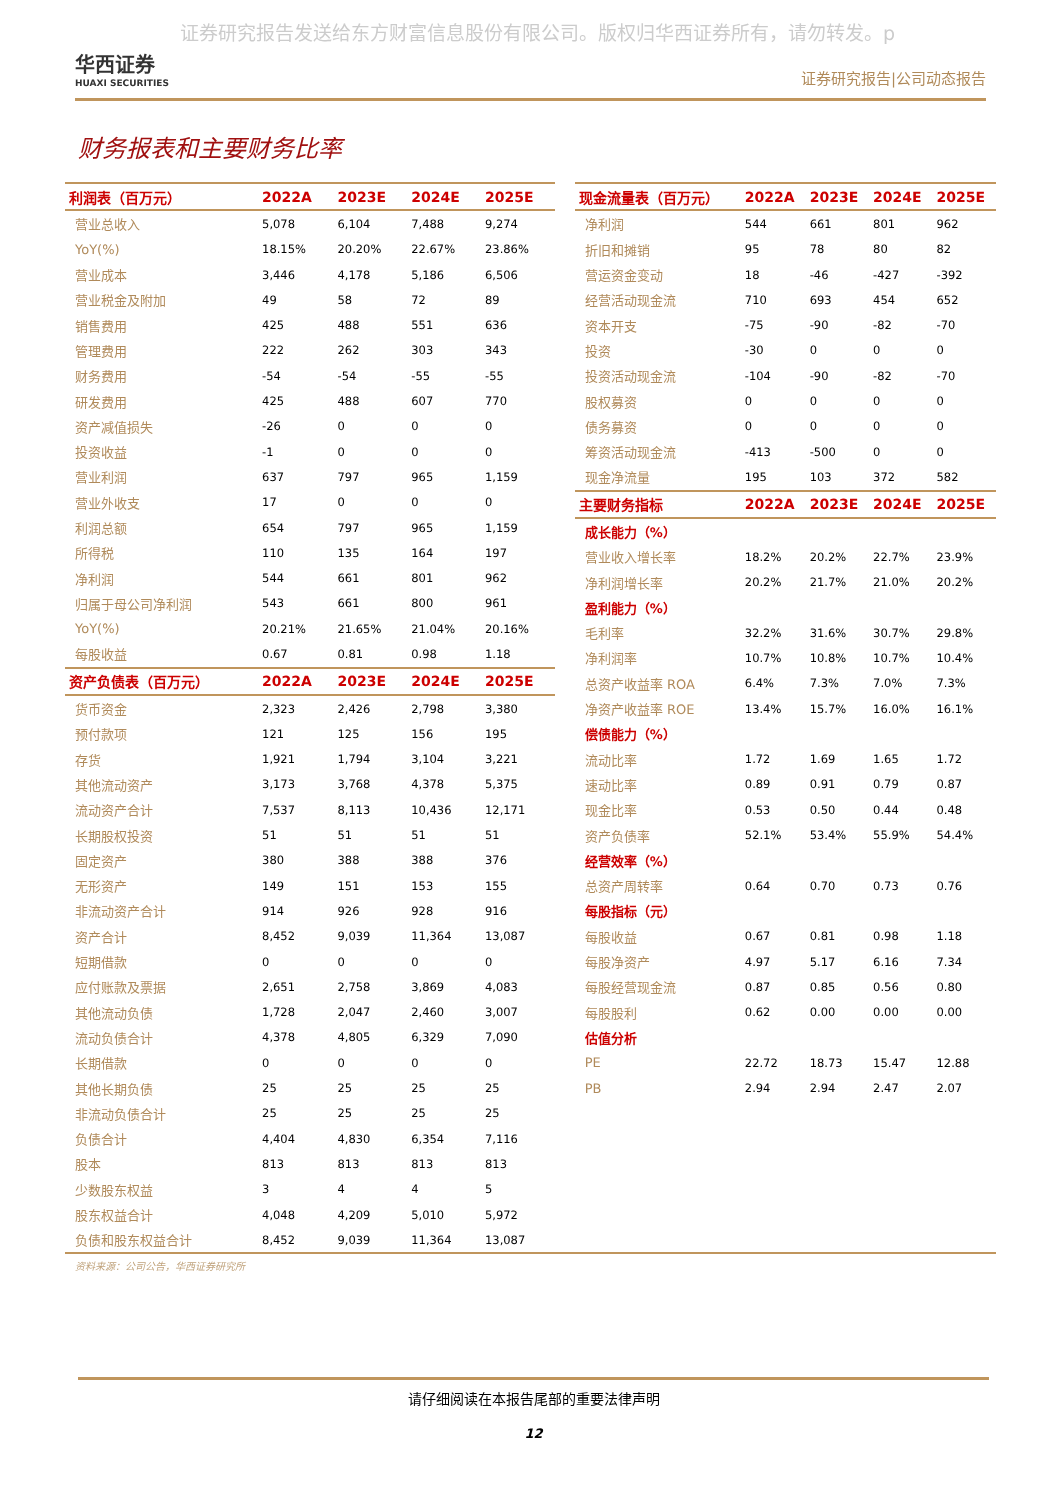证券研究报告发送给东方财富信息股份有限公司。版权归华西证券所有，请勿转发。p
华西证券
HUAXI SECURITIES
证券研究报告|公司动态报告
财务报表和主要财务比率
| 利润表（百万元） | 2022A | 2023E | 2024E | 2025E |
| --- | --- | --- | --- | --- |
| 营业总收入 | 5,078 | 6,104 | 7,488 | 9,274 |
| YoY(%) | 18.15% | 20.20% | 22.67% | 23.86% |
| 营业成本 | 3,446 | 4,178 | 5,186 | 6,506 |
| 营业税金及附加 | 49 | 58 | 72 | 89 |
| 销售费用 | 425 | 488 | 551 | 636 |
| 管理费用 | 222 | 262 | 303 | 343 |
| 财务费用 | -54 | -54 | -55 | -55 |
| 研发费用 | 425 | 488 | 607 | 770 |
| 资产减值损失 | -26 | 0 | 0 | 0 |
| 投资收益 | -1 | 0 | 0 | 0 |
| 营业利润 | 637 | 797 | 965 | 1,159 |
| 营业外收支 | 17 | 0 | 0 | 0 |
| 利润总额 | 654 | 797 | 965 | 1,159 |
| 所得税 | 110 | 135 | 164 | 197 |
| 净利润 | 544 | 661 | 801 | 962 |
| 归属于母公司净利润 | 543 | 661 | 800 | 961 |
| YoY(%) | 20.21% | 21.65% | 21.04% | 20.16% |
| 每股收益 | 0.67 | 0.81 | 0.98 | 1.18 |
| 资产负债表（百万元） | 2022A | 2023E | 2024E | 2025E |
| 货币资金 | 2,323 | 2,426 | 2,798 | 3,380 |
| 预付款项 | 121 | 125 | 156 | 195 |
| 存货 | 1,921 | 1,794 | 3,104 | 3,221 |
| 其他流动资产 | 3,173 | 3,768 | 4,378 | 5,375 |
| 流动资产合计 | 7,537 | 8,113 | 10,436 | 12,171 |
| 长期股权投资 | 51 | 51 | 51 | 51 |
| 固定资产 | 380 | 388 | 388 | 376 |
| 无形资产 | 149 | 151 | 153 | 155 |
| 非流动资产合计 | 914 | 926 | 928 | 916 |
| 资产合计 | 8,452 | 9,039 | 11,364 | 13,087 |
| 短期借款 | 0 | 0 | 0 | 0 |
| 应付账款及票据 | 2,651 | 2,758 | 3,869 | 4,083 |
| 其他流动负债 | 1,728 | 2,047 | 2,460 | 3,007 |
| 流动负债合计 | 4,378 | 4,805 | 6,329 | 7,090 |
| 长期借款 | 0 | 0 | 0 | 0 |
| 其他长期负债 | 25 | 25 | 25 | 25 |
| 非流动负债合计 | 25 | 25 | 25 | 25 |
| 负债合计 | 4,404 | 4,830 | 6,354 | 7,116 |
| 股本 | 813 | 813 | 813 | 813 |
| 少数股东权益 | 3 | 4 | 4 | 5 |
| 股东权益合计 | 4,048 | 4,209 | 5,010 | 5,972 |
| 负债和股东权益合计 | 8,452 | 9,039 | 11,364 | 13,087 |
| 现金流量表（百万元） | 2022A | 2023E | 2024E | 2025E |
| --- | --- | --- | --- | --- |
| 净利润 | 544 | 661 | 801 | 962 |
| 折旧和摊销 | 95 | 78 | 80 | 82 |
| 营运资金变动 | 18 | -46 | -427 | -392 |
| 经营活动现金流 | 710 | 693 | 454 | 652 |
| 资本开支 | -75 | -90 | -82 | -70 |
| 投资 | -30 | 0 | 0 | 0 |
| 投资活动现金流 | -104 | -90 | -82 | -70 |
| 股权募资 | 0 | 0 | 0 | 0 |
| 债务募资 | 0 | 0 | 0 | 0 |
| 筹资活动现金流 | -413 | -500 | 0 | 0 |
| 现金净流量 | 195 | 103 | 372 | 582 |
| 主要财务指标 | 2022A | 2023E | 2024E | 2025E |
| 成长能力（%） | | | | |
| 营业收入增长率 | 18.2% | 20.2% | 22.7% | 23.9% |
| 净利润增长率 | 20.2% | 21.7% | 21.0% | 20.2% |
| 盈利能力（%） | | | | |
| 毛利率 | 32.2% | 31.6% | 30.7% | 29.8% |
| 净利润率 | 10.7% | 10.8% | 10.7% | 10.4% |
| 总资产收益率 ROA | 6.4% | 7.3% | 7.0% | 7.3% |
| 净资产收益率 ROE | 13.4% | 15.7% | 16.0% | 16.1% |
| 偿债能力（%） | | | | |
| 流动比率 | 1.72 | 1.69 | 1.65 | 1.72 |
| 速动比率 | 0.89 | 0.91 | 0.79 | 0.87 |
| 现金比率 | 0.53 | 0.50 | 0.44 | 0.48 |
| 资产负债率 | 52.1% | 53.4% | 55.9% | 54.4% |
| 经营效率（%） | | | | |
| 总资产周转率 | 0.64 | 0.70 | 0.73 | 0.76 |
| 每股指标（元） | | | | |
| 每股收益 | 0.67 | 0.81 | 0.98 | 1.18 |
| 每股净资产 | 4.97 | 5.17 | 6.16 | 7.34 |
| 每股经营现金流 | 0.87 | 0.85 | 0.56 | 0.80 |
| 每股股利 | 0.62 | 0.00 | 0.00 | 0.00 |
| 估值分析 | | | | |
| PE | 22.72 | 18.73 | 15.47 | 12.88 |
| PB | 2.94 | 2.94 | 2.47 | 2.07 |
资料来源：公司公告，华西证券研究所
请仔细阅读在本报告尾部的重要法律声明
12